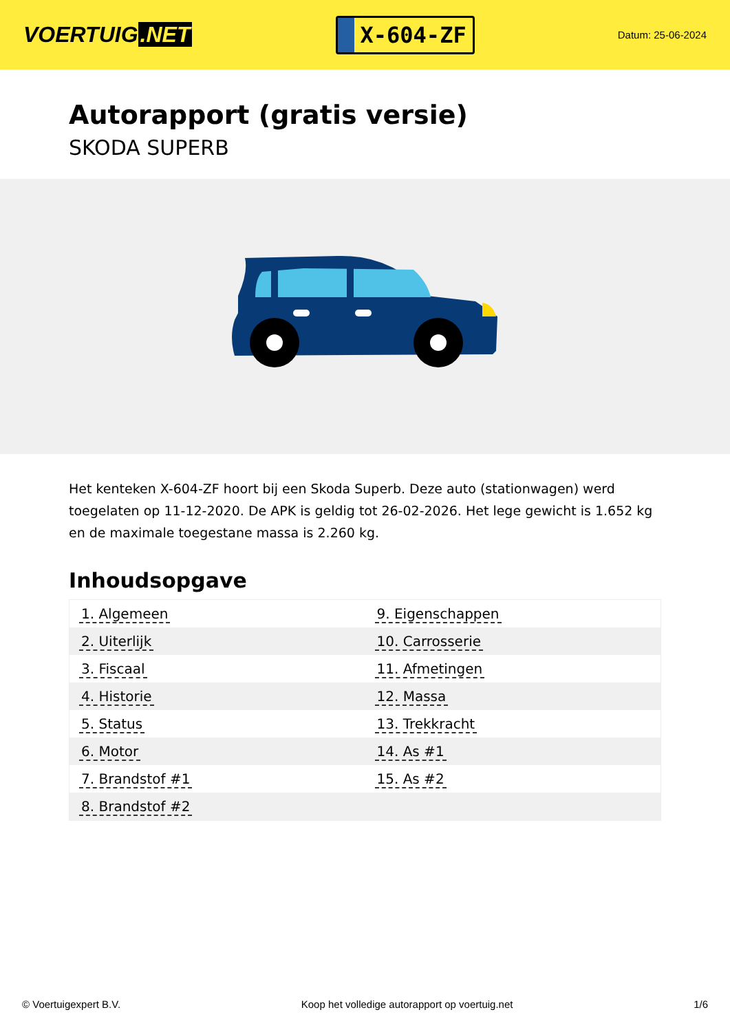VOERTUIG.NET
X-604-ZF
Datum: 25-06-2024
Autorapport (gratis versie)
SKODA SUPERB
Het kenteken X-604-ZF hoort bij een Skoda Superb. Deze auto (stationwagen) werd toegelaten op 11-12-2020. De APK is geldig tot 26-02-2026. Het lege gewicht is 1.652 kg en de maximale toegestane massa is 2.260 kg.
Inhoudsopgave
| 1. Algemeen | 9. Eigenschappen |
| 2. Uiterlijk | 10. Carrosserie |
| 3. Fiscaal | 11. Afmetingen |
| 4. Historie | 12. Massa |
| 5. Status | 13. Trekkracht |
| 6. Motor | 14. As #1 |
| 7. Brandstof #1 | 15. As #2 |
| 8. Brandstof #2 | |
© Voertuigexpert B.V. Koop het volledige autorapport op voertuig.net 1/6